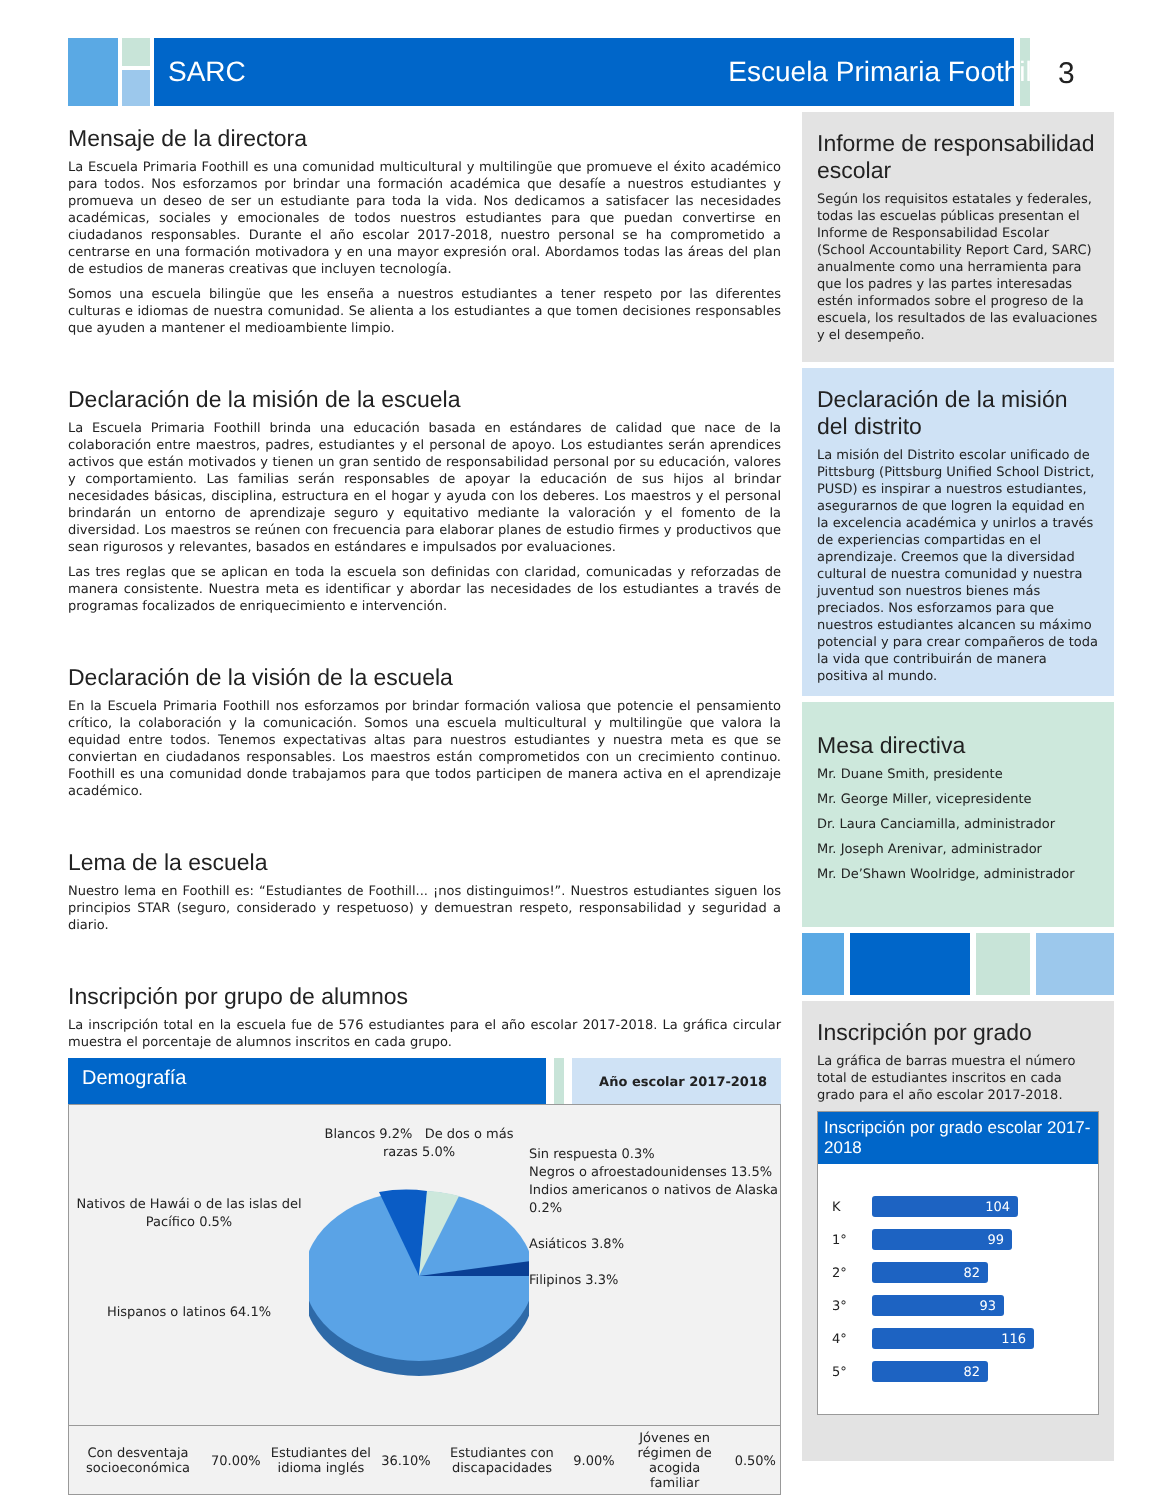SARC Escuela Primaria Foothill
3
Mensaje de la directora
La Escuela Primaria Foothill es una comunidad multicultural y multilingüe que promueve el éxito académico para todos. Nos esforzamos por brindar una formación académica que desafíe a nuestros estudiantes y promueva un deseo de ser un estudiante para toda la vida. Nos dedicamos a satisfacer las necesidades académicas, sociales y emocionales de todos nuestros estudiantes para que puedan convertirse en ciudadanos responsables. Durante el año escolar 2017-2018, nuestro personal se ha comprometido a centrarse en una formación motivadora y en una mayor expresión oral. Abordamos todas las áreas del plan de estudios de maneras creativas que incluyen tecnología.
Somos una escuela bilingüe que les enseña a nuestros estudiantes a tener respeto por las diferentes culturas e idiomas de nuestra comunidad. Se alienta a los estudiantes a que tomen decisiones responsables que ayuden a mantener el medioambiente limpio.
Declaración de la misión de la escuela
La Escuela Primaria Foothill brinda una educación basada en estándares de calidad que nace de la colaboración entre maestros, padres, estudiantes y el personal de apoyo. Los estudiantes serán aprendices activos que están motivados y tienen un gran sentido de responsabilidad personal por su educación, valores y comportamiento. Las familias serán responsables de apoyar la educación de sus hijos al brindar necesidades básicas, disciplina, estructura en el hogar y ayuda con los deberes. Los maestros y el personal brindarán un entorno de aprendizaje seguro y equitativo mediante la valoración y el fomento de la diversidad. Los maestros se reúnen con frecuencia para elaborar planes de estudio firmes y productivos que sean rigurosos y relevantes, basados en estándares e impulsados por evaluaciones.
Las tres reglas que se aplican en toda la escuela son definidas con claridad, comunicadas y reforzadas de manera consistente. Nuestra meta es identificar y abordar las necesidades de los estudiantes a través de programas focalizados de enriquecimiento e intervención.
Declaración de la visión de la escuela
En la Escuela Primaria Foothill nos esforzamos por brindar formación valiosa que potencie el pensamiento crítico, la colaboración y la comunicación. Somos una escuela multicultural y multilingüe que valora la equidad entre todos. Tenemos expectativas altas para nuestros estudiantes y nuestra meta es que se conviertan en ciudadanos responsables. Los maestros están comprometidos con un crecimiento continuo. Foothill es una comunidad donde trabajamos para que todos participen de manera activa en el aprendizaje académico.
Lema de la escuela
Nuestro lema en Foothill es: “Estudiantes de Foothill... ¡nos distinguimos!”. Nuestros estudiantes siguen los principios STAR (seguro, considerado y respetuoso) y demuestran respeto, responsabilidad y seguridad a diario.
Inscripción por grupo de alumnos
La inscripción total en la escuela fue de 576 estudiantes para el año escolar 2017-2018. La gráfica circular muestra el porcentaje de alumnos inscritos en cada grupo.
Demografía
Año escolar 2017-2018
Nativos de Hawái o de las islas del Pacífico 0.5%
Hispanos o latinos 64.1%
Blancos 9.2% De dos o más razas 5.0%
Sin respuesta 0.3%
Negros o afroestadounidenses 13.5%
Indios americanos o nativos de Alaska 0.2%
Asiáticos 3.8%
Filipinos 3.3%
| Con desventaja socioeconómica | 70.00% | Estudiantes del idioma inglés | 36.10% | Estudiantes con discapacidades | 9.00% | Jóvenes en régimen de acogida familiar | 0.50% |
Informe de responsabilidad escolar
Según los requisitos estatales y federales, todas las escuelas públicas presentan el Informe de Responsabilidad Escolar (School Accountability Report Card, SARC) anualmente como una herramienta para que los padres y las partes interesadas estén informados sobre el progreso de la escuela, los resultados de las evaluaciones y el desempeño.
Declaración de la misión del distrito
La misión del Distrito escolar unificado de Pittsburg (Pittsburg Unified School District, PUSD) es inspirar a nuestros estudiantes, asegurarnos de que logren la equidad en la excelencia académica y unirlos a través de experiencias compartidas en el aprendizaje. Creemos que la diversidad cultural de nuestra comunidad y nuestra juventud son nuestros bienes más preciados. Nos esforzamos para que nuestros estudiantes alcancen su máximo potencial y para crear compañeros de toda la vida que contribuirán de manera positiva al mundo.
Mesa directiva
Mr. Duane Smith, presidente
Mr. George Miller, vicepresidente
Dr. Laura Canciamilla, administrador
Mr. Joseph Arenivar, administrador
Mr. De’Shawn Woolridge, administrador
Inscripción por grado
La gráfica de barras muestra el número total de estudiantes inscritos en cada grado para el año escolar 2017-2018.
Inscripción por grado escolar 2017-2018
K
104
1°
99
2°
82
3°
93
4°
116
5°
82